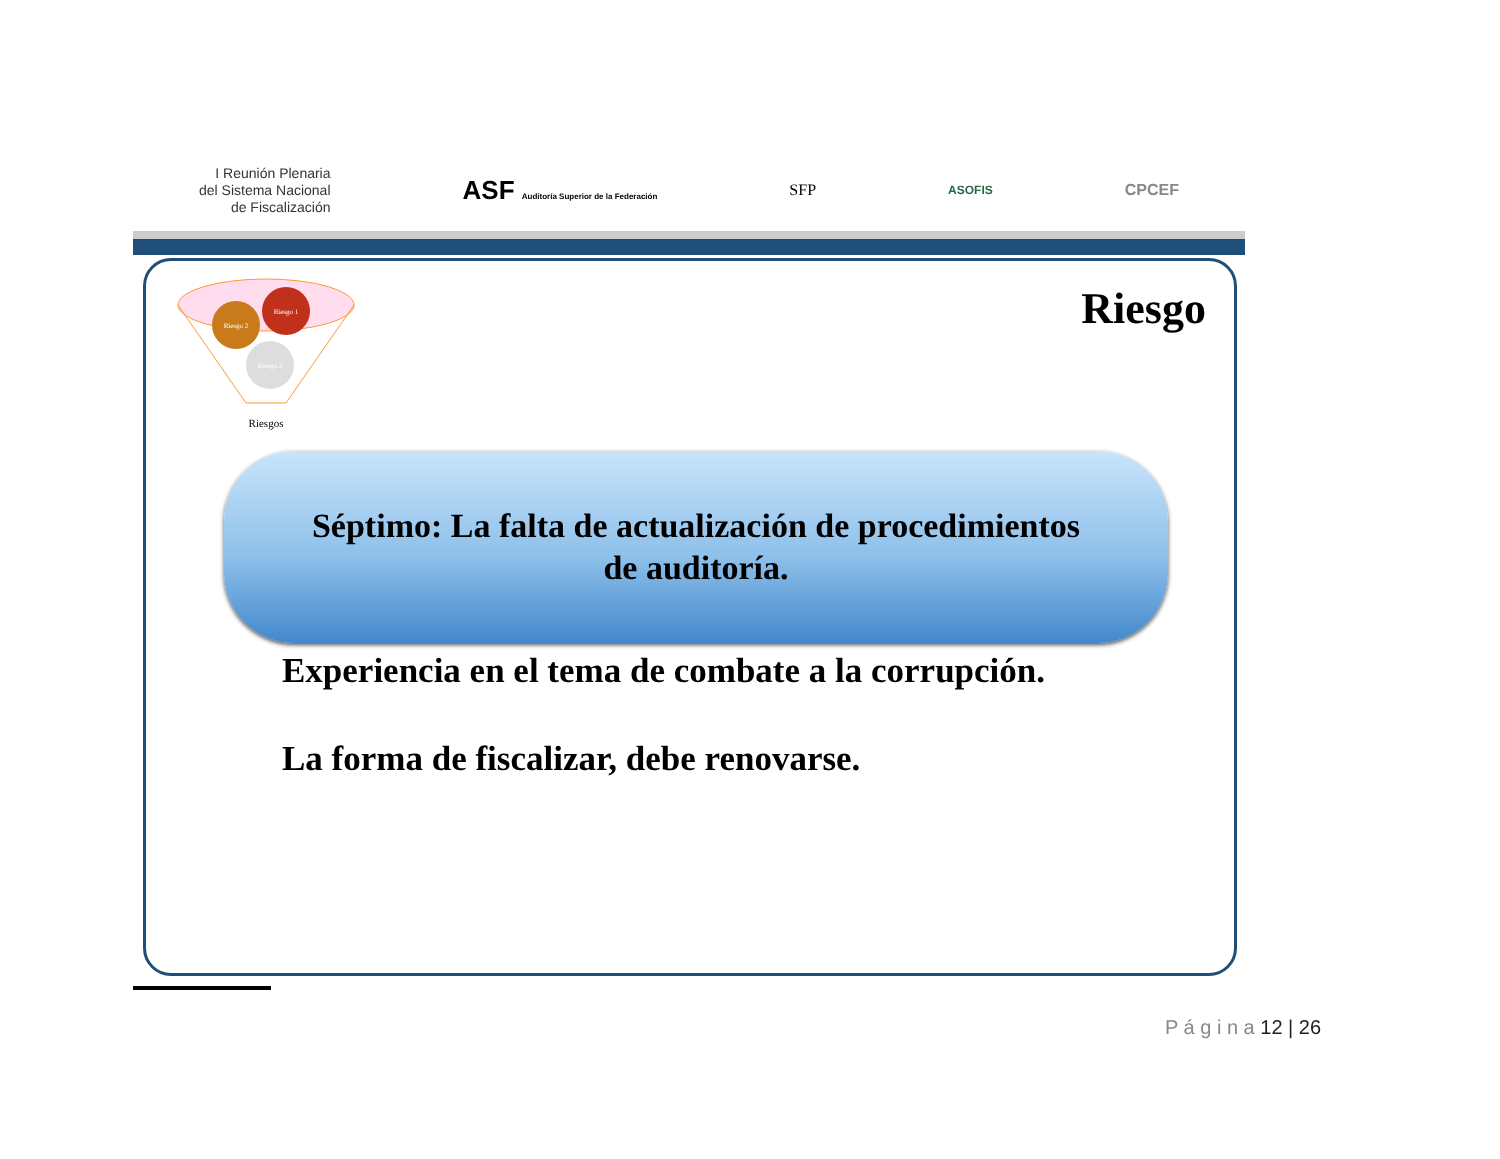I Reunión Plenaria
del Sistema Nacional
de Fiscalización
ASF Auditoría Superior de la Federación
SFP
ASOFIS
CPCEF
Riesgo 2
Riesgo 1
Riesgo 3
Riesgos
Riesgo
Séptimo: La falta de actualización de procedimientos
de auditoría.
Experiencia en el tema de combate a la corrupción.
La forma de fiscalizar, debe renovarse.
P á g i n a 12 | 26